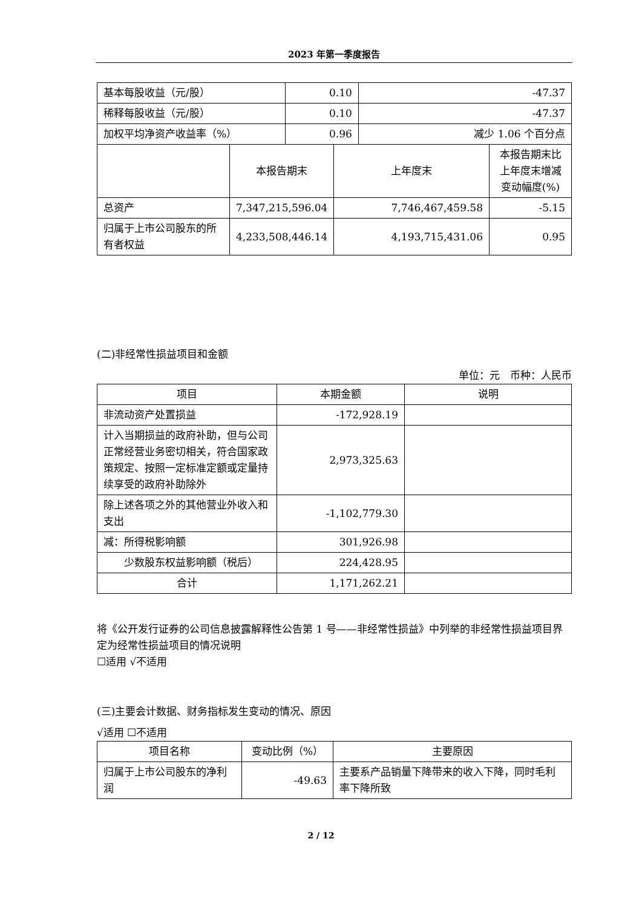2023 年第一季度报告
| 基本每股收益（元/股） | 0.10 | -47.37 |
| 稀释每股收益（元/股） | 0.10 | -47.37 |
| 加权平均净资产收益率（%） | 0.96 | 减少 1.06 个百分点 |
| | 本报告期末 | 上年度末 | 本报告期末比上年度末增减变动幅度(%) |
| 总资产 | 7,347,215,596.04 | 7,746,467,459.58 | -5.15 |
| 归属于上市公司股东的所有者权益 | 4,233,508,446.14 | 4,193,715,431.06 | 0.95 |
(二)非经常性损益项目和金额
单位：元　币种：人民币
| 项目 | 本期金额 | 说明 |
| --- | --- | --- |
| 非流动资产处置损益 | -172,928.19 | |
| 计入当期损益的政府补助，但与公司正常经营业务密切相关，符合国家政策规定、按照一定标准定额或定量持续享受的政府补助除外 | 2,973,325.63 | |
| 除上述各项之外的其他营业外收入和支出 | -1,102,779.30 | |
| 减：所得税影响额 | 301,926.98 | |
| 少数股东权益影响额（税后） | 224,428.95 | |
| 合计 | 1,171,262.21 | |
将《公开发行证券的公司信息披露解释性公告第 1 号——非经常性损益》中列举的非经常性损益项目界定为经常性损益项目的情况说明
☐适用 √不适用
(三)主要会计数据、财务指标发生变动的情况、原因
√适用 ☐不适用
| 项目名称 | 变动比例（%） | 主要原因 |
| --- | --- | --- |
| 归属于上市公司股东的净利润 | -49.63 | 主要系产品销量下降带来的收入下降，同时毛利率下降所致 |
2 / 12